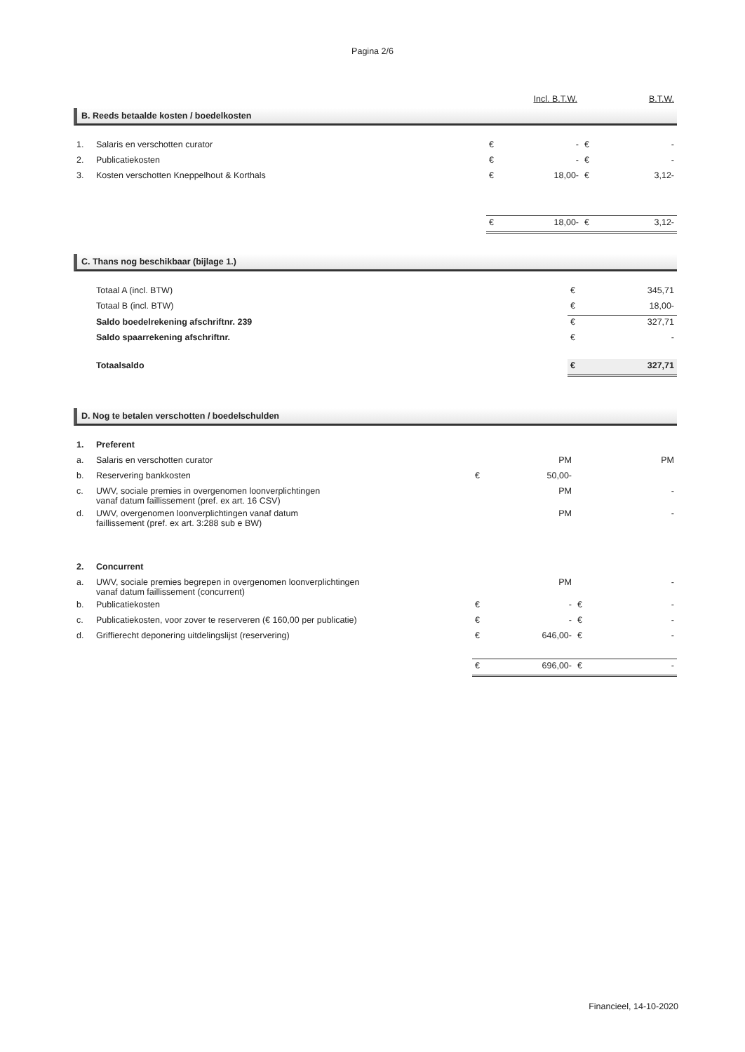Pagina 2/6
| | Incl. B.T.W. | B.T.W. |
B. Reeds betaalde kosten / boedelkosten
| 1. | Salaris en verschotten curator | € | - | € | - |
| 2. | Publicatiekosten | € | - | € | - |
| 3. | Kosten verschotten Kneppelhout & Korthals | € | 18,00- | € | 3,12- |
| | | € | 18,00- | € | 3,12- |
C. Thans nog beschikbaar (bijlage 1.)
| | Totaal A (incl. BTW) | € | 345,71 |
| | Totaal B (incl. BTW) | € | 18,00- |
| | Saldo boedelrekening afschriftnr. 239 | € | 327,71 |
| | Saldo spaarrekening afschriftnr. | € | - |
| | Totaalsaldo | € | 327,71 |
D. Nog te betalen verschotten / boedelschulden
| 1. | Preferent | | | | |
| a. | Salaris en verschotten curator | | PM | | PM |
| b. | Reservering bankkosten | € | 50,00- | | |
| c. | UWV, sociale premies in overgenomen loonverplichtingen vanaf datum faillissement (pref. ex art. 16 CSV) | | PM | | - |
| d. | UWV, overgenomen loonverplichtingen vanaf datum faillissement (pref. ex art. 3:288 sub e BW) | | PM | | - |
| 2. | Concurrent | | | | |
| a. | UWV, sociale premies begrepen in overgenomen loonverplichtingen vanaf datum faillissement (concurrent) | | PM | | - |
| b. | Publicatiekosten | € | - | € | - |
| c. | Publicatiekosten, voor zover te reserveren (€ 160,00 per publicatie) | € | - | € | - |
| d. | Griffierecht deponering uitdelingslijst (reservering) | € | 646,00- | € | - |
| | | € | 696,00- | € | - |
Financieel, 14-10-2020